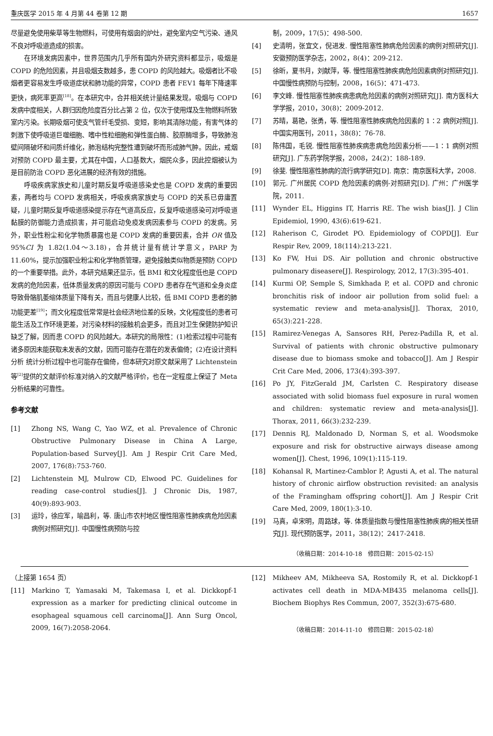重庆医学 2015 年 4 月第 44 卷第 12 期 1657
尽量避免使用柴草等生物燃料，可使用有烟囱的炉灶，避免室内空气污染、通风不良对呼吸道造成的损害。
在环境发病因素中，世界范围内几乎所有国内外研究资料都显示，吸烟是 COPD 的危险因素，并且吸烟支数越多，患 COPD 的风险越大。吸烟者比不吸烟者更容易发生呼吸道症状和肺功能的异常，COPD 患者 FEV1 每年下降速率更快，病死率更高<sup>[18]</sup>。在本研究中，合并相关统计量结果发现，吸烟与 COPD 发病中度相关，人群归因危险度百分比占第 2 位，仅次于使用煤及生物燃料所致室内污染。长期吸烟可使支气管纤毛受损、变短，影响其清除功能，有害气体的刺激下使呼吸道巨噬细胞、嗜中性粒细胞和弹性蛋白酶、胶原酶增多，导致肺泡壁间隔破坏和间质纤维化，肺泡结构完整性遭到破坏而形成肺气肿。因此，戒烟对预防 COPD 最主要，尤其在中国，人口基数大，烟民众多，因此控烟被认为是目前防治 COPD 恶化进展的经济有效的措施。
呼吸疾病家族史和儿童时期反复呼吸道感染史也是 COPD 发病的重要因素，两者均与 COPD 发病相关，呼吸疾病家族史与 COPD 的关系已毋庸置疑，儿童时期反复呼吸道感染提示存在气道高反应，反复呼吸道感染可对呼吸道黏膜的防御能力造成损害，并可能启动免疫发病因素参与 COPD 的发病。另外，职业性粉尘和化学物质暴露也是 COPD 发病的重要因素，合并 OR 值及 95%CI 为 1.82(1.04～3.18)，合并统计量有统计学意义，PARP 为 11.60%，提示加强职业粉尘和化学物质管理，避免接触类似物质是预防 COPD 的一个重要举措。此外，本研究结果还显示，低 BMI 和文化程度低也是 COPD 发病的危险因素，低体质量发病的原因可能与 COPD 患者存在气道和全身炎症导致骨骼肌萎缩体质量下降有关，而且与健康人比较，低 BMI COPD 患者的肺功能更差<sup>[19]</sup>；而文化程度低常常是社会经济地位差的反映，文化程度低的患者可能生活及工作环境更差，对污染材料的接触机会更多，而且对卫生保健防护知识缺乏了解，因而患 COPD 的风险越大。本研究的局限性：(1)检索过程中可能有诸多原因未能获取未发表的文献，因而可能存在潜在的发表偏倚；(2)在设计资料分析 统计分析过程中也可能存在偏倚，但本研究对原文献采用了 Lichtenstein 等<sup>[2]</sup>提供的文献评价标准对纳入的文献严格评价，也在一定程度上保证了 Meta 分析结果的可靠性。
参考文献
[1] Zhong NS, Wang C, Yao WZ, et al. Prevalence of Chronic Obstructive Pulmonary Disease in China A Large, Population-based Survey[J]. Am J Respir Crit Care Med, 2007, 176(8):753-760.
[2] Lichtenstein MJ, Mulrow CD, Elwood PC. Guidelines for reading case-control studies[J]. J Chronic Dis, 1987, 40(9):893-903.
[3] 运玲，徐应军，喻昌利，等. 唐山市农村地区慢性阻塞性肺疾病危险因素病例对照研究[J]. 中国慢性病预防与控
制，2009，17(5)：498-500.
[4] 史清明，张宜文，倪进发. 慢性阻塞性肺病危险因素的病例对照研究[J]. 安徽预防医学杂志，2002，8(4)：209-212.
[5] 徐昕，夏书月，刘献萍，等. 慢性阻塞性肺疾病危险因素病例对照研究[J]. 中国慢性病预防与控制，2008，16(5)：471-473.
[6] 李文峰. 慢性阻塞性肺疾病患病危险因素的病例对照研究[J]. 南方医科大学学报，2010，30(8)：2009-2012.
[7] 苏晴，葛艳，张勇，等. 慢性阻塞性肺疾病危险因素的 1∶2 病例对照[J]. 中国实用医刊，2011，38(8)：76-78.
[8] 陈伟国，毛锐. 慢性阻塞性肺疾病患病危险因素分析——1∶1 病例对照研究[J]. 广东药学院学报，2008，24(2)：188-189.
[9] 徐斐. 慢性阻塞性肺病的流行病学研究[D]. 南京：南京医科大学，2008.
[10] 郭元. 广州居民 COPD 危险因素的病例-对照研究[D]. 广州：广州医学院，2011.
[11] Wynder EL, Higgins IT, Harris RE. The wish bias[J]. J Clin Epidemiol, 1990, 43(6):619-621.
[12] Raherison C, Girodet PO. Epidemiology of COPD[J]. Eur Respir Rev, 2009, 18(114):213-221.
[13] Ko FW, Hui DS. Air pollution and chronic obstructive pulmonary diseasere[J]. Respirology, 2012, 17(3):395-401.
[14] Kurmi OP, Semple S, Simkhada P, et al. COPD and chronic bronchitis risk of indoor air pollution from solid fuel: a systematic review and meta-analysis[J]. Thorax, 2010, 65(3):221-228.
[15] Ramirez-Venegas A, Sansores RH, Perez-Padilla R, et al. Survival of patients with chronic obstructive pulmonary disease due to biomass smoke and tobacco[J]. Am J Respir Crit Care Med, 2006, 173(4):393-397.
[16] Po JY, FitzGerald JM, Carlsten C. Respiratory disease associated with solid biomass fuel exposure in rural women and children: systematic review and meta-analysis[J]. Thorax, 2011, 66(3):232-239.
[17] Dennis RJ, Maldonado D, Norman S, et al. Woodsmoke exposure and risk for obstructive airways disease among women[J]. Chest, 1996, 109(1):115-119.
[18] Kohansal R, Martinez-Camblor P, Agusti A, et al. The natural history of chronic airflow obstruction revisited: an analysis of the Framingham offspring cohort[J]. Am J Respir Crit Care Med, 2009, 180(1):3-10.
[19] 马真，卓宋明，周路球，等. 体质量指数与慢性阻塞性肺疾病的相关性研究[J]. 现代预防医学，2011，38(12)：2417-2418.
（收稿日期：2014-10-18　修回日期：2015-02-15）
（上接第 1654 页）
[11] Markino T, Yamasaki M, Takemasa I, et al. Dickkopf-1 expression as a marker for predicting clinical outcome in esophageal squamous cell carcinoma[J]. Ann Surg Oncol, 2009, 16(7):2058-2064.
[12] Mikheev AM, Mikheeva SA, Rostomily R, et al. Dickkopf-1 activates cell death in MDA-MB435 melanoma cells[J]. Biochem Biophys Res Commun, 2007, 352(3):675-680.
（收稿日期：2014-11-10　修回日期：2015-02-18）